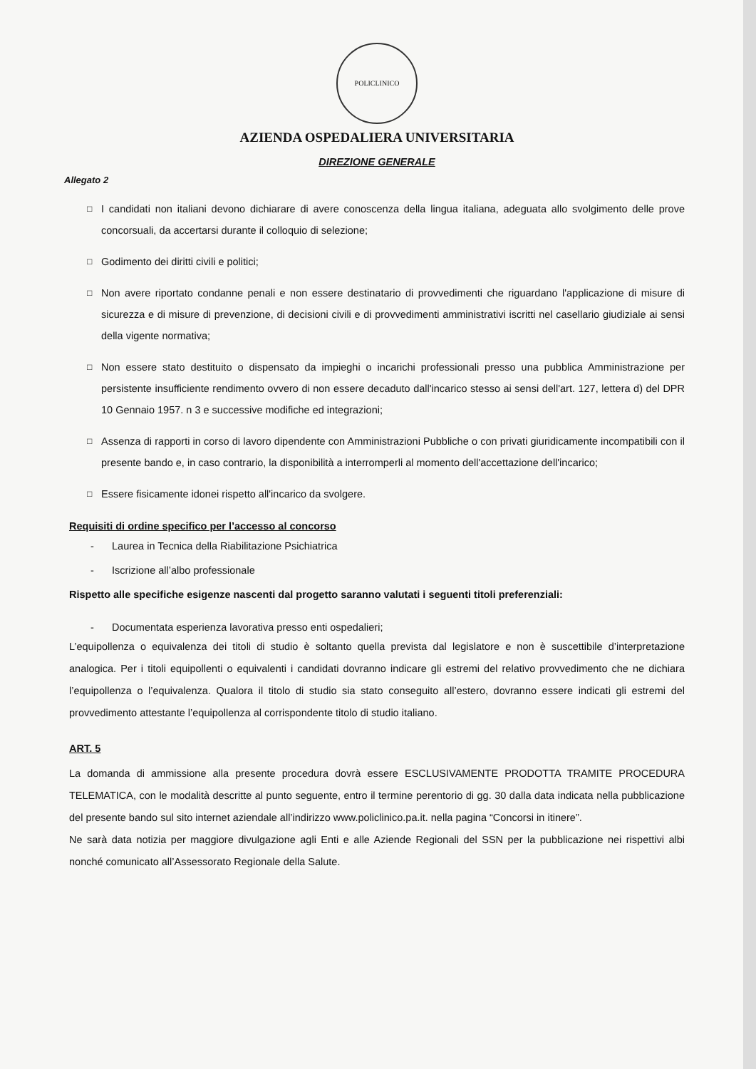POLICLINICO
AZIENDA OSPEDALIERA UNIVERSITARIA
DIREZIONE GENERALE
Allegato 2
□
I candidati non italiani devono dichiarare di avere conoscenza della lingua italiana, adeguata allo svolgimento delle prove concorsuali, da accertarsi durante il colloquio di selezione;
□
Godimento dei diritti civili e politici;
□
Non avere riportato condanne penali e non essere destinatario di provvedimenti che riguardano l'applicazione di misure di sicurezza e di misure di prevenzione, di decisioni civili e di provvedimenti amministrativi iscritti nel casellario giudiziale ai sensi della vigente normativa;
□
Non essere stato destituito o dispensato da impieghi o incarichi professionali presso una pubblica Amministrazione per persistente insufficiente rendimento ovvero di non essere decaduto dall'incarico stesso ai sensi dell'art. 127, lettera d) del DPR 10 Gennaio 1957. n 3 e successive modifiche ed integrazioni;
□
Assenza di rapporti in corso di lavoro dipendente con Amministrazioni Pubbliche o con privati giuridicamente incompatibili con il presente bando e, in caso contrario, la disponibilità a interromperli al momento dell'accettazione dell'incarico;
□
Essere fisicamente idonei rispetto all'incarico da svolgere.
Requisiti di ordine specifico per l’accesso al concorso
- Laurea in Tecnica della Riabilitazione Psichiatrica
- Iscrizione all’albo professionale
Rispetto alle specifiche esigenze nascenti dal progetto saranno valutati i seguenti titoli preferenziali:
- Documentata esperienza lavorativa presso enti ospedalieri;
L’equipollenza o equivalenza dei titoli di studio è soltanto quella prevista dal legislatore e non è suscettibile d’interpretazione analogica. Per i titoli equipollenti o equivalenti i candidati dovranno indicare gli estremi del relativo provvedimento che ne dichiara l’equipollenza o l’equivalenza. Qualora il titolo di studio sia stato conseguito all’estero, dovranno essere indicati gli estremi del provvedimento attestante l’equipollenza al corrispondente titolo di studio italiano.
ART. 5
La domanda di ammissione alla presente procedura dovrà essere ESCLUSIVAMENTE PRODOTTA TRAMITE PROCEDURA TELEMATICA, con le modalità descritte al punto seguente, entro il termine perentorio di gg. 30 dalla data indicata nella pubblicazione del presente bando sul sito internet aziendale all’indirizzo www.policlinico.pa.it. nella pagina “Concorsi in itinere”.
Ne sarà data notizia per maggiore divulgazione agli Enti e alle Aziende Regionali del SSN per la pubblicazione nei rispettivi albi nonché comunicato all’Assessorato Regionale della Salute.